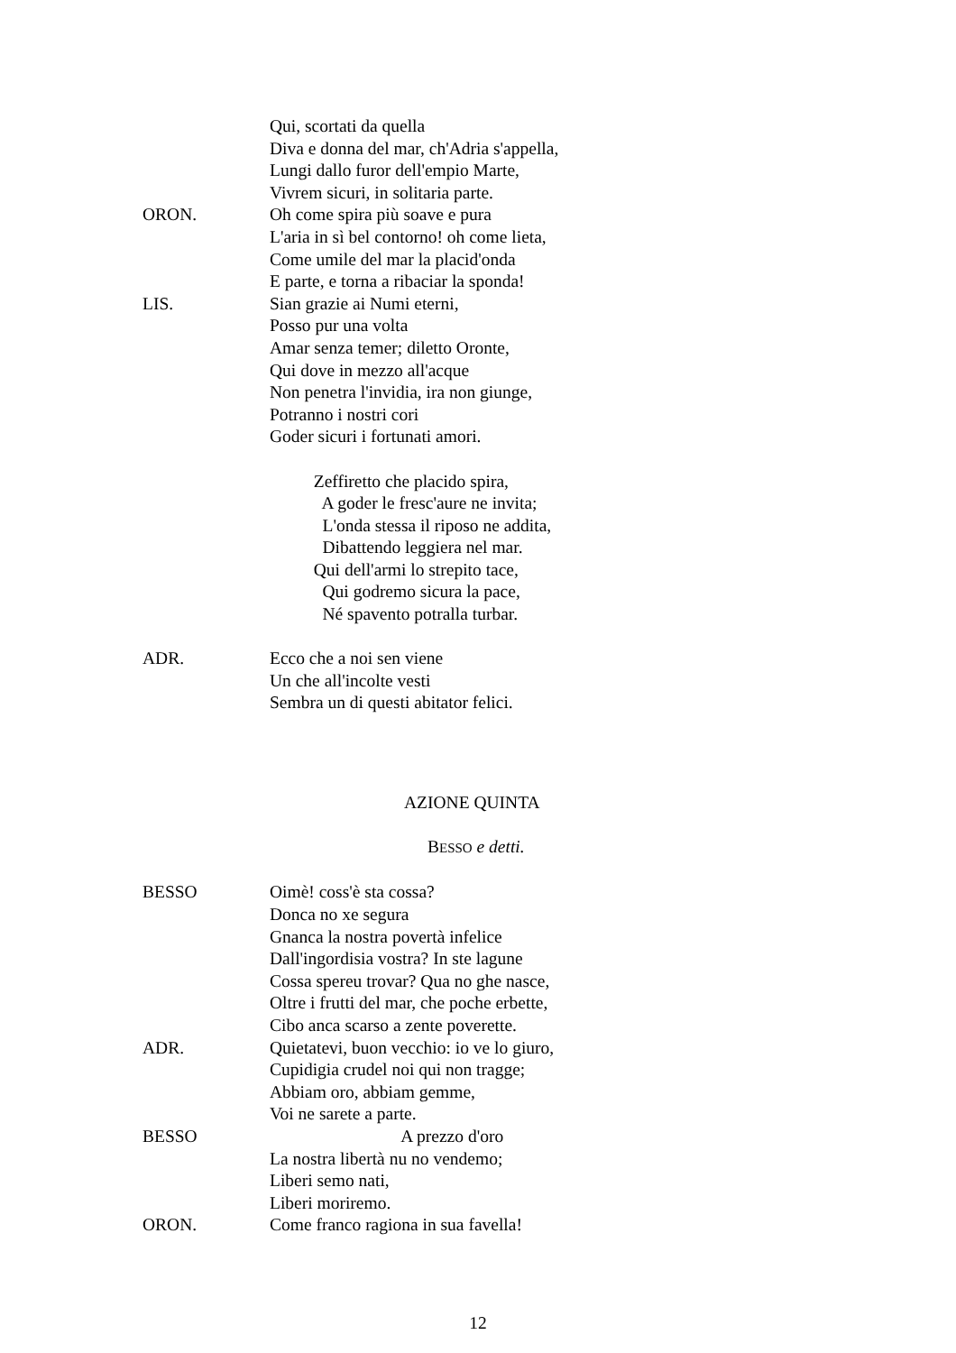Qui, scortati da quella
Diva e donna del mar, ch'Adria s'appella,
Lungi dallo furor dell'empio Marte,
Vivrem sicuri, in solitaria parte.
ORON. Oh come spira più soave e pura
L'aria in sì bel contorno! oh come lieta,
Come umile del mar la placid'onda
E parte, e torna a ribaciar la sponda!
LIS. Sian grazie ai Numi eterni,
Posso pur una volta
Amar senza temer; diletto Oronte,
Qui dove in mezzo all'acque
Non penetra l'invidia, ira non giunge,
Potranno i nostri cori
Goder sicuri i fortunati amori.
Zeffiretto che placido spira,
A goder le fresc'aure ne invita;
L'onda stessa il riposo ne addita,
Dibattendo leggiera nel mar.
Qui dell'armi lo strepito tace,
Qui godremo sicura la pace,
Né spavento potralla turbar.
ADR. Ecco che a noi sen viene
Un che all'incolte vesti
Sembra un di questi abitator felici.
AZIONE QUINTA
BESSO e detti.
BESSO Oimè! coss'è sta cossa?
Donca no xe segura
Gnanca la nostra povertà infelice
Dall'ingordisia vostra? In ste lagune
Cossa spereu trovar? Qua no ghe nasce,
Oltre i frutti del mar, che poche erbette,
Cibo anca scarso a zente poverette.
ADR. Quietatevi, buon vecchio: io ve lo giuro,
Cupidigia crudel noi qui non tragge;
Abbiam oro, abbiam gemme,
Voi ne sarete a parte.
BESSO A prezzo d'oro
La nostra libertà nu no vendemo;
Liberi semo nati,
Liberi moriremo.
ORON. Come franco ragiona in sua favella!
12